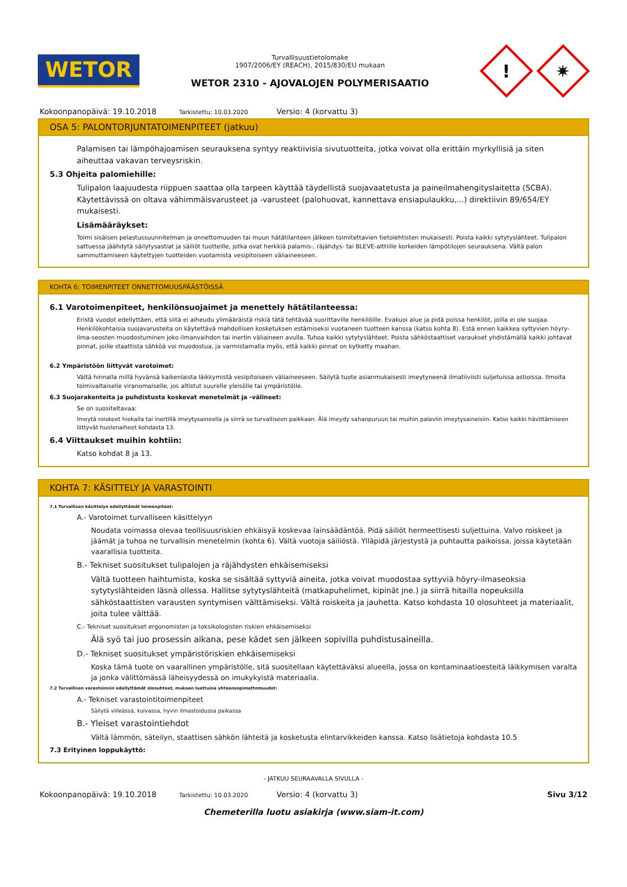WETOR
Turvallisuustietolomake
1907/2006/EY (REACH), 2015/830/EU mukaan
WETOR 2310 - AJOVALOJEN POLYMERISAATIO
!
✷
Kokoonpanopäivä: 19.10.2018 Tarkistettu: 10.03.2020 Versio: 4 (korvattu 3)
OSA 5: PALONTORJUNTATOIMENPITEET (jatkuu)
Palamisen tai lämpöhajoamisen seurauksena syntyy reaktiivisia sivutuotteita, jotka voivat olla erittäin myrkyllisiä ja siten aiheuttaa vakavan terveysriskin.
5.3 Ohjeita palomiehille:
Tulipalon laajuudesta riippuen saattaa olla tarpeen käyttää täydellistä suojavaatetusta ja paineilmahengityslaitetta (SCBA). Käytettävissä on oltava vähimmäisvarusteet ja -varusteet (palohuovat, kannettava ensiapulaukku,...) direktiivin 89/654/EY mukaisesti.
Lisämääräykset:
Toimi sisäisen pelastussuunnitelman ja onnettomuuden tai muun hätätilanteen jälkeen toimitettavien tietolehtisten mukaisesti. Poista kaikki sytytyslähteet. Tulipalon sattuessa jäähdytä säilytysastiat ja säiliöt tuotteille, jotka ovat herkkiä palamis-, räjähdys- tai BLEVE-alttiille korkeiden lämpötilojen seurauksena. Vältä palon sammuttamiseen käytettyjen tuotteiden vuotamista vesipitoiseen väliaineeseen.
KOHTA 6: TOIMENPITEET ONNETTOMUUSPÄÄSTÖISSÄ
6.1 Varotoimenpiteet, henkilönsuojaimet ja menettely hätätilanteessa:
Eristä vuodot edellyttäen, että siitä ei aiheudu ylimääräistä riskiä tätä tehtävää suorittaville henkilöille. Evakuoi alue ja pidä poissa henkilöt, joilla ei ole suojaa. Henkilökohtaisia suojavarusteita on käytettävä mahdollisen kosketuksen estämiseksi vuotaneen tuotteen kanssa (katso kohta 8). Estä ennen kaikkea syttyvien höyry-ilma-seosten muodostuminen joko ilmanvaihdon tai inertin väliaineen avulla. Tuhoa kaikki sytytyslähteet. Poista sähköstaattiset varaukset yhdistämällä kaikki johtavat pinnat, joille staattista sähköä voi muodostua, ja varmistamalla myös, että kaikki pinnat on kytketty maahan.
6.2 Ympäristöön liittyvät varotoimet:
Vältä hinnalla millä hyvänsä kaikenlaista läikkymistä vesipitoiseen väliaineeseen. Säilytä tuote asianmukaisesti imeytyneenä ilmatiiviisti suljetuissa astioissa. Ilmoita toimivaltaiselle viranomaiselle, jos altistut suurelle yleisölle tai ympäristölle.
6.3 Suojarakenteita ja puhdistusta koskevat menetelmät ja -välineet:
Se on suositeltavaa:
Imeytä roiskeet hiekalla tai inertillä imeytysaineella ja siirrä se turvalliseen paikkaan. Älä imeydy sahanpuruun tai muihin palaviin imeytysaineisiin. Katso kaikki hävittämiseen liittyvät huolenaiheet kohdasta 13.
6.4 Viittaukset muihin kohtiin:
Katso kohdat 8 ja 13.
KOHTA 7: KÄSITTELY JA VARASTOINTI
7.1 Turvallisen käsittelyn edellyttämät toimenpiteet:
A.- Varotoimet turvalliseen käsittelyyn
Noudata voimassa olevaa teollisuusriskien ehkäisyä koskevaa lainsäädäntöä. Pidä säiliöt hermeettisesti suljettuina. Valvo roiskeet ja jäämät ja tuhoa ne turvallisin menetelmin (kohta 6). Vältä vuotoja säiliöstä. Ylläpidä järjestystä ja puhtautta paikoissa, joissa käytetään vaarallisia tuotteita.
B.- Tekniset suositukset tulipalojen ja räjähdysten ehkäisemiseksi
Vältä tuotteen haihtumista, koska se sisältää syttyviä aineita, jotka voivat muodostaa syttyviä höyry-ilmaseoksia sytytyslähteiden läsnä ollessa. Hallitse sytytyslähteitä (matkapuhelimet, kipinät jne.) ja siirrä hitailla nopeuksilla sähköstaattisten varausten syntymisen välttämiseksi. Vältä roiskeita ja jauhetta. Katso kohdasta 10 olosuhteet ja materiaalit, joita tulee välttää.
C.- Tekniset suositukset ergonomisten ja toksikologisten riskien ehkäisemiseksi
Älä syö tai juo prosessin aikana, pese kädet sen jälkeen sopivilla puhdistusaineilla.
D.- Tekniset suositukset ympäristöriskien ehkäisemiseksi
Koska tämä tuote on vaarallinen ympäristölle, sitä suositellaan käytettäväksi alueella, jossa on kontaminaatioesteitä läikkymisen varalta ja jonka välittömässä läheisyydessä on imukykyistä materiaalia.
7.2 Turvallisen varastoinnin edellyttämät olosuhteet, mukaan luettuina yhteensopimattomuudet:
A.- Tekniset varastointitoimenpiteet
Säilytä viileässä, kuivassa, hyvin ilmastoidussa paikassa
B.- Yleiset varastointiehdot
Vältä lämmön, säteilyn, staattisen sähkön lähteitä ja kosketusta elintarvikkeiden kanssa. Katso lisätietoja kohdasta 10.5
7.3 Erityinen loppukäyttö:
- JATKUU SEURAAVALLA SIVULLA -
Kokoonpanopäivä: 19.10.2018 Tarkistettu: 10.03.2020 Versio: 4 (korvattu 3) Sivu 3/12
Chemeterilla luotu asiakirja (www.siam-it.com)